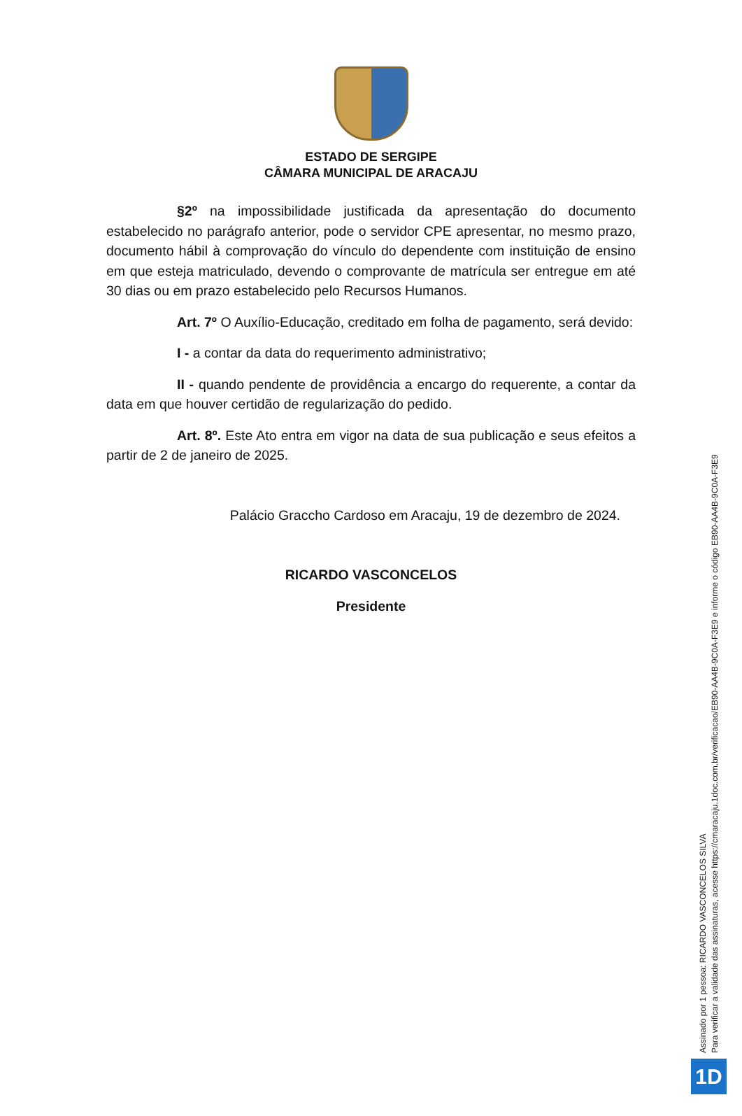ESTADO DE SERGIPE
CÂMARA MUNICIPAL DE ARACAJU
§2º na impossibilidade justificada da apresentação do documento estabelecido no parágrafo anterior, pode o servidor CPE apresentar, no mesmo prazo, documento hábil à comprovação do vínculo do dependente com instituição de ensino em que esteja matriculado, devendo o comprovante de matrícula ser entregue em até 30 dias ou em prazo estabelecido pelo Recursos Humanos.
Art. 7º O Auxílio-Educação, creditado em folha de pagamento, será devido:
I - a contar da data do requerimento administrativo;
II - quando pendente de providência a encargo do requerente, a contar da data em que houver certidão de regularização do pedido.
Art. 8º. Este Ato entra em vigor na data de sua publicação e seus efeitos a partir de 2 de janeiro de 2025.
Palácio Graccho Cardoso em Aracaju, 19 de dezembro de 2024.
RICARDO VASCONCELOS
Presidente
Assinado por 1 pessoa: RICARDO VASCONCELOS SILVA
Para verificar a validade das assinaturas, acesse https://cmaracaju.1doc.com.br/verificacao/EB90-AA4B-9C0A-F3E9 e informe o código EB90-AA4B-9C0A-F3E9
1D